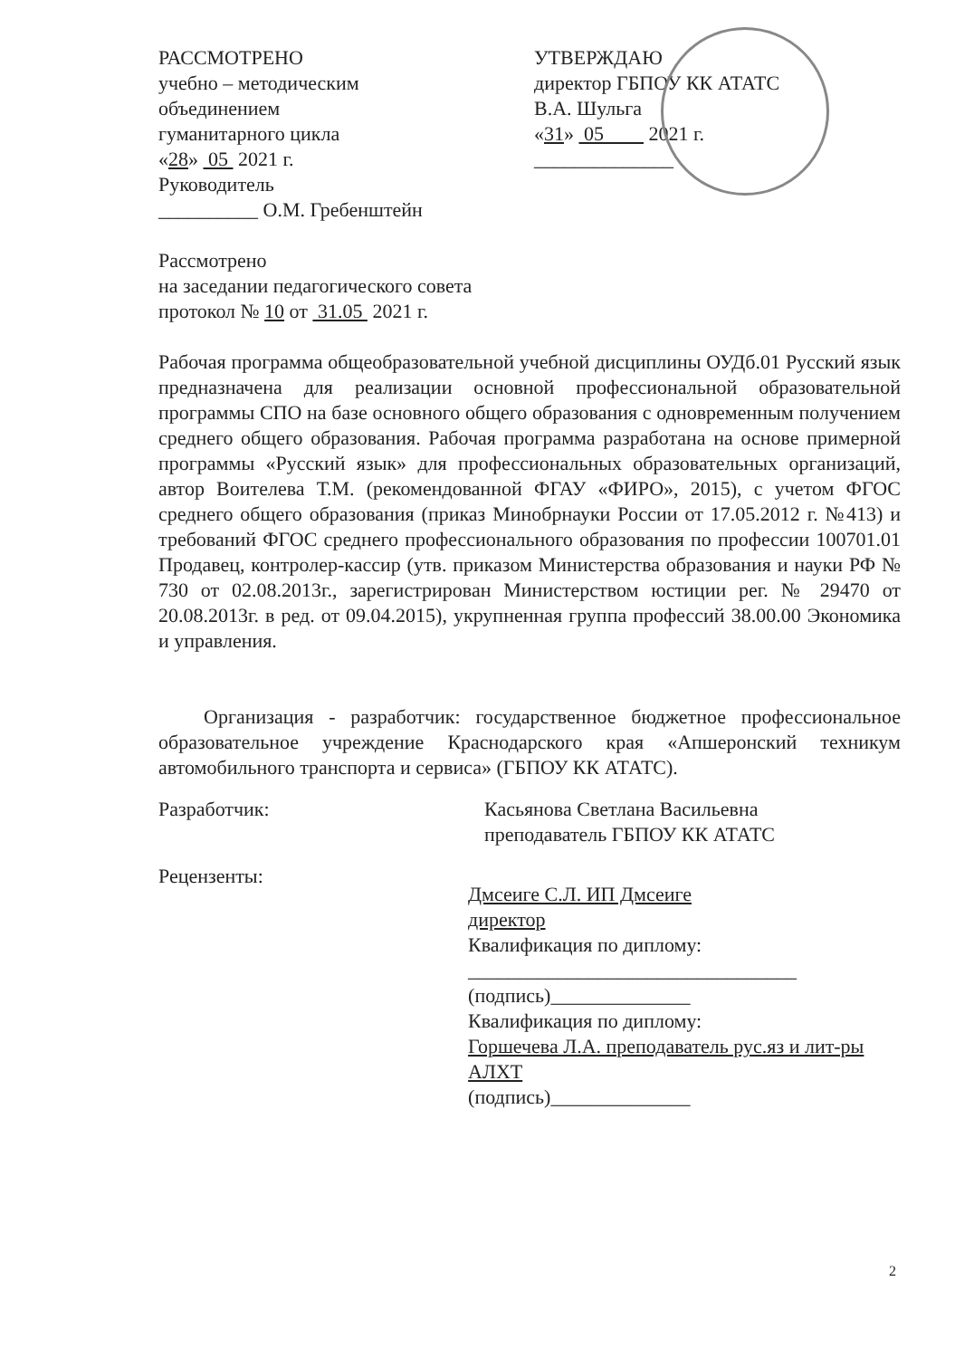РАССМОТРЕНО
учебно – методическим
объединением
гуманитарного цикла
«28» 05 2021 г.
Руководитель
__________ О.М. Гребенштейн
УТВЕРЖДАЮ
директор ГБПОУ КК АТАТС
В.А. Шульга
«31» 05 2021 г.
______________
Рассмотрено
на заседании педагогического совета
протокол № 10 от 31.05 2021 г.
Рабочая программа общеобразовательной учебной дисциплины ОУДб.01 Русский язык предназначена для реализации основной профессиональной образовательной программы СПО на базе основного общего образования с одновременным получением среднего общего образования. Рабочая программа разработана на основе примерной программы «Русский язык» для профессиональных образовательных организаций, автор Воителева Т.М. (рекомендованной ФГАУ «ФИРО», 2015), с учетом ФГОС среднего общего образования (приказ Минобрнауки России от 17.05.2012 г. №413) и требований ФГОС среднего профессионального образования по профессии 100701.01 Продавец, контролер-кассир (утв. приказом Министерства образования и науки РФ № 730 от 02.08.2013г., зарегистрирован Министерством юстиции рег. № 29470 от 20.08.2013г. в ред. от 09.04.2015), укрупненная группа профессий 38.00.00 Экономика и управления.
Организация - разработчик: государственное бюджетное профессиональное образовательное учреждение Краснодарского края «Апшеронский техникум автомобильного транспорта и сервиса» (ГБПОУ КК АТАТС).
Разработчик: Касьянова Светлана Васильевна
преподаватель ГБПОУ КК АТАТС
Рецензенты:
Дмсеиге С.Л. ИП Дмсеиге
директор
Квалификация по диплому:
_________________________________
(подпись)______________
Квалификация по диплому:
Горшечева Л.А. преподаватель рус.яз и лит-ры АЛХТ
(подпись)______________
2